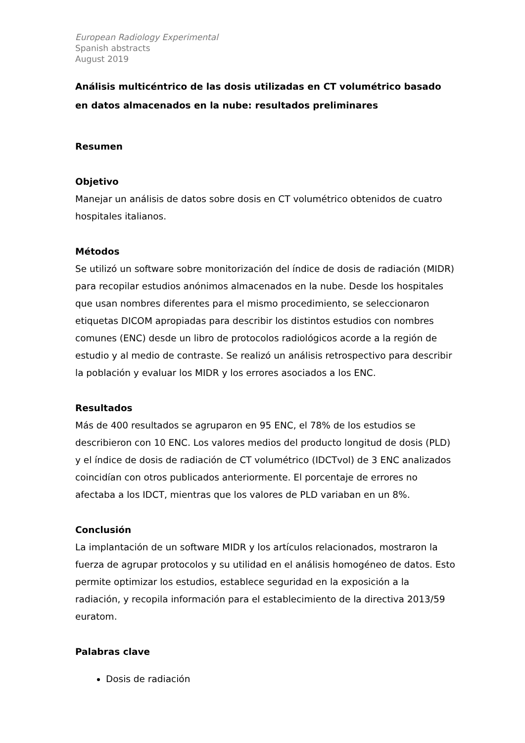European Radiology Experimental
Spanish abstracts
August 2019
Análisis multicéntrico de las dosis utilizadas en CT volumétrico basado en datos almacenados en la nube: resultados preliminares
Resumen
Objetivo
Manejar un análisis de datos sobre dosis en CT volumétrico obtenidos de cuatro hospitales italianos.
Métodos
Se utilizó un software sobre monitorización del índice de dosis de radiación (MIDR) para recopilar estudios anónimos almacenados en la nube. Desde los hospitales que usan nombres diferentes para el mismo procedimiento, se seleccionaron etiquetas DICOM apropiadas para describir los distintos estudios con nombres comunes (ENC) desde un libro de protocolos radiológicos acorde a la región de estudio y al medio de contraste. Se realizó un análisis retrospectivo para describir la población y evaluar los MIDR y los errores asociados a los ENC.
Resultados
Más de 400 resultados se agruparon en 95 ENC, el 78% de los estudios se describieron con 10 ENC. Los valores medios del producto longitud de dosis (PLD) y el índice de dosis de radiación de CT volumétrico (IDCTvol) de 3 ENC analizados coincidían con otros publicados anteriormente. El porcentaje de errores no afectaba a los IDCT, mientras que los valores de PLD variaban en un 8%.
Conclusión
La implantación de un software MIDR y los artículos relacionados, mostraron la fuerza de agrupar protocolos y su utilidad en el análisis homogéneo de datos. Esto permite optimizar los estudios, establece seguridad en la exposición a la radiación, y recopila información para el establecimiento de la directiva 2013/59 euratom.
Palabras clave
Dosis de radiación